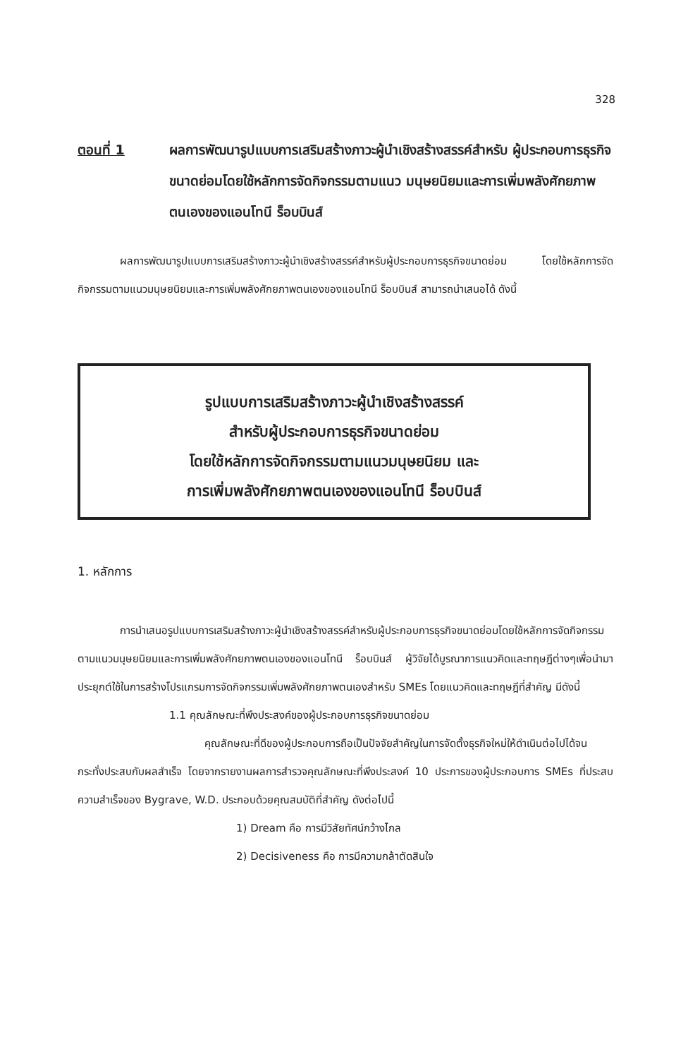328
ตอนที่ 1 ผลการพัฒนารูปแบบการเสริมสร้างภาวะผู้นำเชิงสร้างสรรค์สำหรับ ผู้ประกอบการธุรกิจขนาดย่อมโดยใช้หลักการจัดกิจกรรมตามแนว มนุษยนิยมและการเพิ่มพลังศักยภาพตนเองของแอนโทนี ร็อบบินส์
ผลการพัฒนารูปแบบการเสริมสร้างภาวะผู้นำเชิงสร้างสรรค์สำหรับผู้ประกอบการธุรกิจขนาดย่อม โดยใช้หลักการจัดกิจกรรมตามแนวมนุษยนิยมและการเพิ่มพลังศักยภาพตนเองของแอนโทนี ร็อบบินส์ สามารถนำเสนอได้ ดังนี้
รูปแบบการเสริมสร้างภาวะผู้นำเชิงสร้างสรรค์
สำหรับผู้ประกอบการธุรกิจขนาดย่อม
โดยใช้หลักการจัดกิจกรรมตามแนวมนุษยนิยม และ
การเพิ่มพลังศักยภาพตนเองของแอนโทนี ร็อบบินส์
1. หลักการ
การนำเสนอรูปแบบการเสริมสร้างภาวะผู้นำเชิงสร้างสรรค์สำหรับผู้ประกอบการธุรกิจขนาดย่อมโดยใช้หลักการจัดกิจกรรมตามแนวมนุษยนิยมและการเพิ่มพลังศักยภาพตนเองของแอนโทนี ร็อบบินส์ ผู้วิจัยได้บูรณาการแนวคิดและทฤษฎีต่างๆเพื่อนำมาประยุกต์ใช้ในการสร้างโปรแกรมการจัดกิจกรรมเพิ่มพลังศักยภาพตนเองสำหรับ SMEs โดยแนวคิดและทฤษฎีที่สำคัญ มีดังนี้
1.1 คุณลักษณะที่พึงประสงค์ของผู้ประกอบการธุรกิจขนาดย่อม
คุณลักษณะที่ดีของผู้ประกอบการถือเป็นปัจจัยสำคัญในการจัดตั้งธุรกิจใหม่ให้ดำเนินต่อไปได้จนกระทั่งประสบกับผลสำเร็จ โดยจากรายงานผลการสำรวจคุณลักษณะที่พึงประสงค์ 10 ประการของผู้ประกอบการ SMEs ที่ประสบความสำเร็จของ Bygrave, W.D. ประกอบด้วยคุณสมบัติที่สำคัญ ดังต่อไปนี้
1) Dream คือ การมีวิสัยทัศน์กว้างไกล
2) Decisiveness คือ การมีความกล้าตัดสินใจ